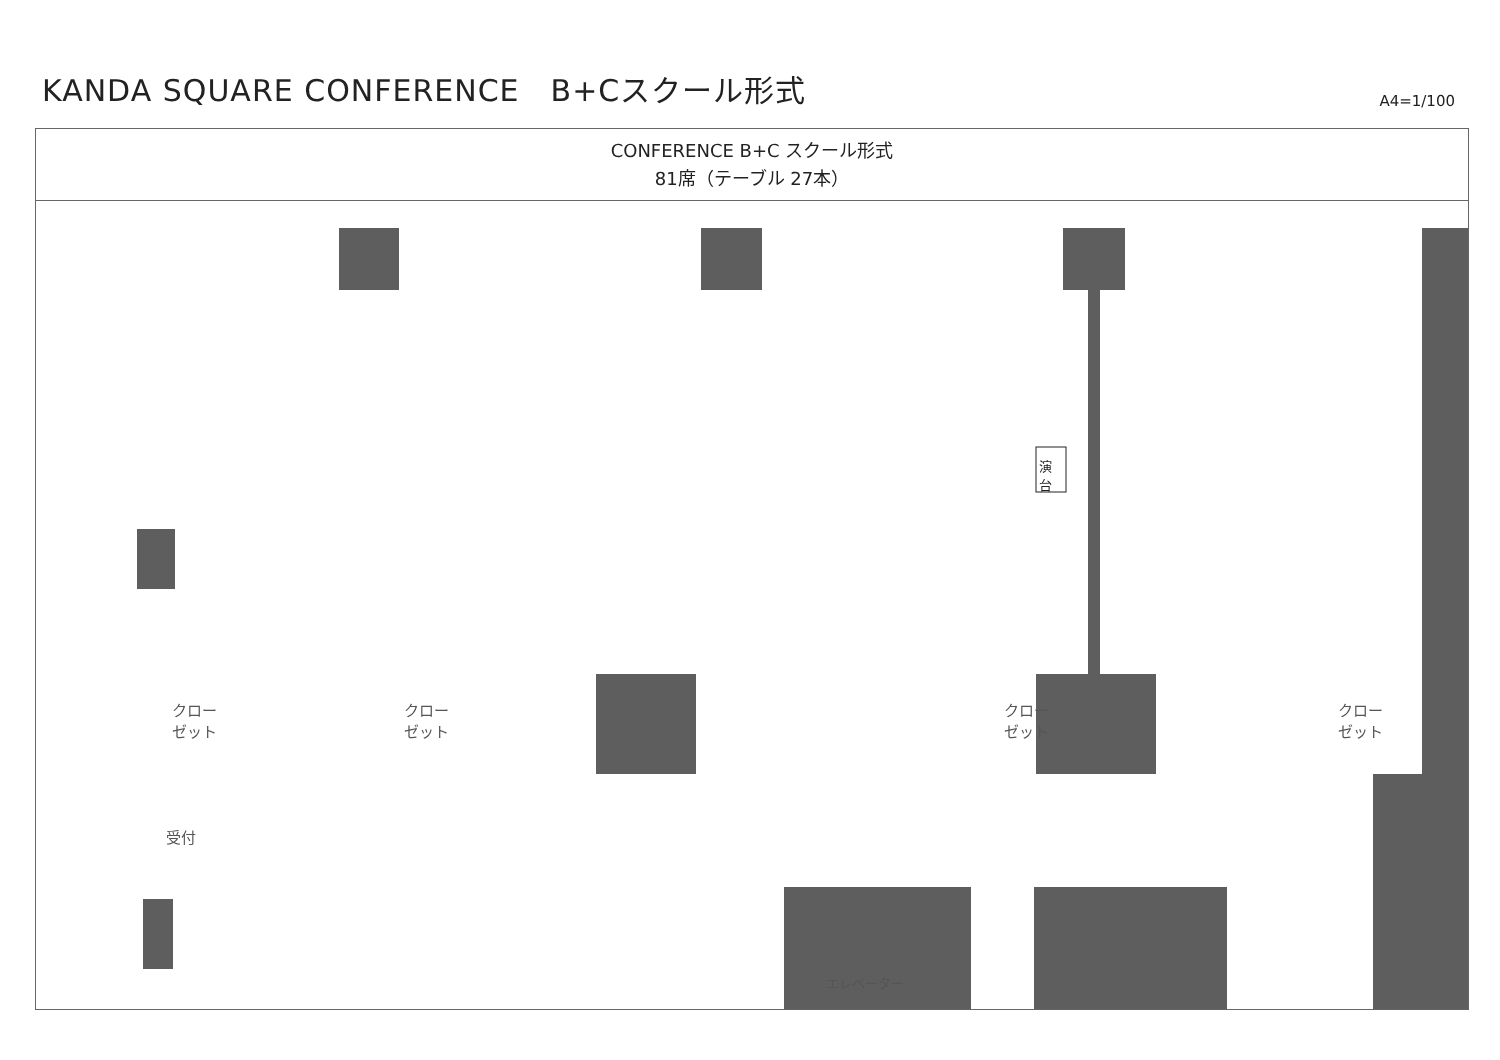KANDA SQUARE CONFERENCE　B+Cスクール形式
A4=1/100
CONFERENCE B+C スクール形式
81席（テーブル 27本）
演台
クロー
ゼット
クロー
ゼット
クロー
ゼット
クロー
ゼット
受付
エレベーター